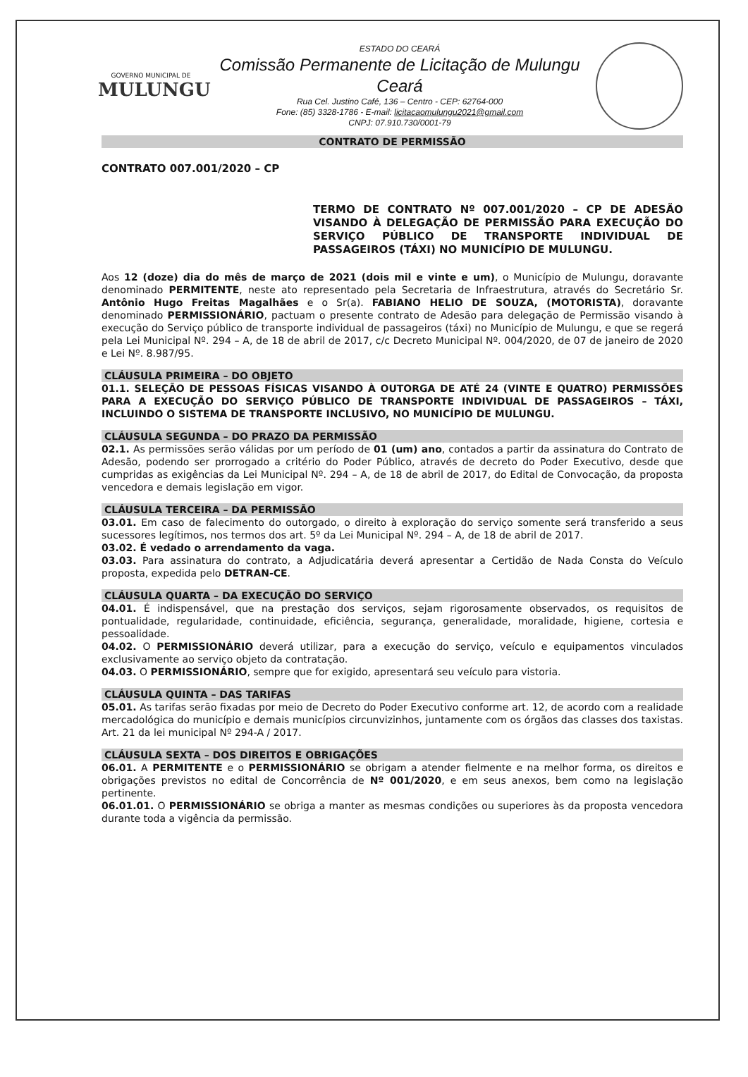GOVERNO MUNICIPAL DE
MULUNGU
ESTADO DO CEARÁ
Comissão Permanente de Licitação de Mulungu Ceará
Rua Cel. Justino Café, 136 – Centro - CEP: 62764-000
Fone: (85) 3328-1786 - E-mail: licitacaomulungu2021@gmail.com
CNPJ: 07.910.730/0001-79
CONTRATO DE PERMISSÃO
CONTRATO 007.001/2020 – CP
TERMO DE CONTRATO Nº 007.001/2020 – CP DE ADESÃO VISANDO À DELEGAÇÃO DE PERMISSÃO PARA EXECUÇÃO DO SERVIÇO PÚBLICO DE TRANSPORTE INDIVIDUAL DE PASSAGEIROS (TÁXI) NO MUNICÍPIO DE MULUNGU.
Aos 12 (doze) dia do mês de março de 2021 (dois mil e vinte e um), o Município de Mulungu, doravante denominado PERMITENTE, neste ato representado pela Secretaria de Infraestrutura, através do Secretário Sr. Antônio Hugo Freitas Magalhães e o Sr(a). FABIANO HELIO DE SOUZA, (MOTORISTA), doravante denominado PERMISSIONÁRIO, pactuam o presente contrato de Adesão para delegação de Permissão visando à execução do Serviço público de transporte individual de passageiros (táxi) no Município de Mulungu, e que se regerá pela Lei Municipal Nº. 294 – A, de 18 de abril de 2017, c/c Decreto Municipal Nº. 004/2020, de 07 de janeiro de 2020 e Lei Nº. 8.987/95.
CLÁUSULA PRIMEIRA – DO OBJETO
01.1. SELEÇÃO DE PESSOAS FÍSICAS VISANDO À OUTORGA DE ATÉ 24 (VINTE E QUATRO) PERMISSÕES PARA A EXECUÇÃO DO SERVIÇO PÚBLICO DE TRANSPORTE INDIVIDUAL DE PASSAGEIROS – TÁXI, INCLUINDO O SISTEMA DE TRANSPORTE INCLUSIVO, NO MUNICÍPIO DE MULUNGU.
CLÁUSULA SEGUNDA – DO PRAZO DA PERMISSÃO
02.1. As permissões serão válidas por um período de 01 (um) ano, contados a partir da assinatura do Contrato de Adesão, podendo ser prorrogado a critério do Poder Público, através de decreto do Poder Executivo, desde que cumpridas as exigências da Lei Municipal Nº. 294 – A, de 18 de abril de 2017, do Edital de Convocação, da proposta vencedora e demais legislação em vigor.
CLÁUSULA TERCEIRA – DA PERMISSÃO
03.01. Em caso de falecimento do outorgado, o direito à exploração do serviço somente será transferido a seus sucessores legítimos, nos termos dos art. 5º da Lei Municipal Nº. 294 – A, de 18 de abril de 2017.
03.02. É vedado o arrendamento da vaga.
03.03. Para assinatura do contrato, a Adjudicatária deverá apresentar a Certidão de Nada Consta do Veículo proposta, expedida pelo DETRAN-CE.
CLÁUSULA QUARTA – DA EXECUÇÃO DO SERVIÇO
04.01. É indispensável, que na prestação dos serviços, sejam rigorosamente observados, os requisitos de pontualidade, regularidade, continuidade, eficiência, segurança, generalidade, moralidade, higiene, cortesia e pessoalidade.
04.02. O PERMISSIONÁRIO deverá utilizar, para a execução do serviço, veículo e equipamentos vinculados exclusivamente ao serviço objeto da contratação.
04.03. O PERMISSIONÁRIO, sempre que for exigido, apresentará seu veículo para vistoria.
CLÁUSULA QUINTA – DAS TARIFAS
05.01. As tarifas serão fixadas por meio de Decreto do Poder Executivo conforme art. 12, de acordo com a realidade mercadológica do município e demais municípios circunvizinhos, juntamente com os órgãos das classes dos taxistas. Art. 21 da lei municipal Nº 294-A / 2017.
CLÁUSULA SEXTA – DOS DIREITOS E OBRIGAÇÕES
06.01. A PERMITENTE e o PERMISSIONÁRIO se obrigam a atender fielmente e na melhor forma, os direitos e obrigações previstos no edital de Concorrência de Nº 001/2020, e em seus anexos, bem como na legislação pertinente.
06.01.01. O PERMISSIONÁRIO se obriga a manter as mesmas condições ou superiores às da proposta vencedora durante toda a vigência da permissão.